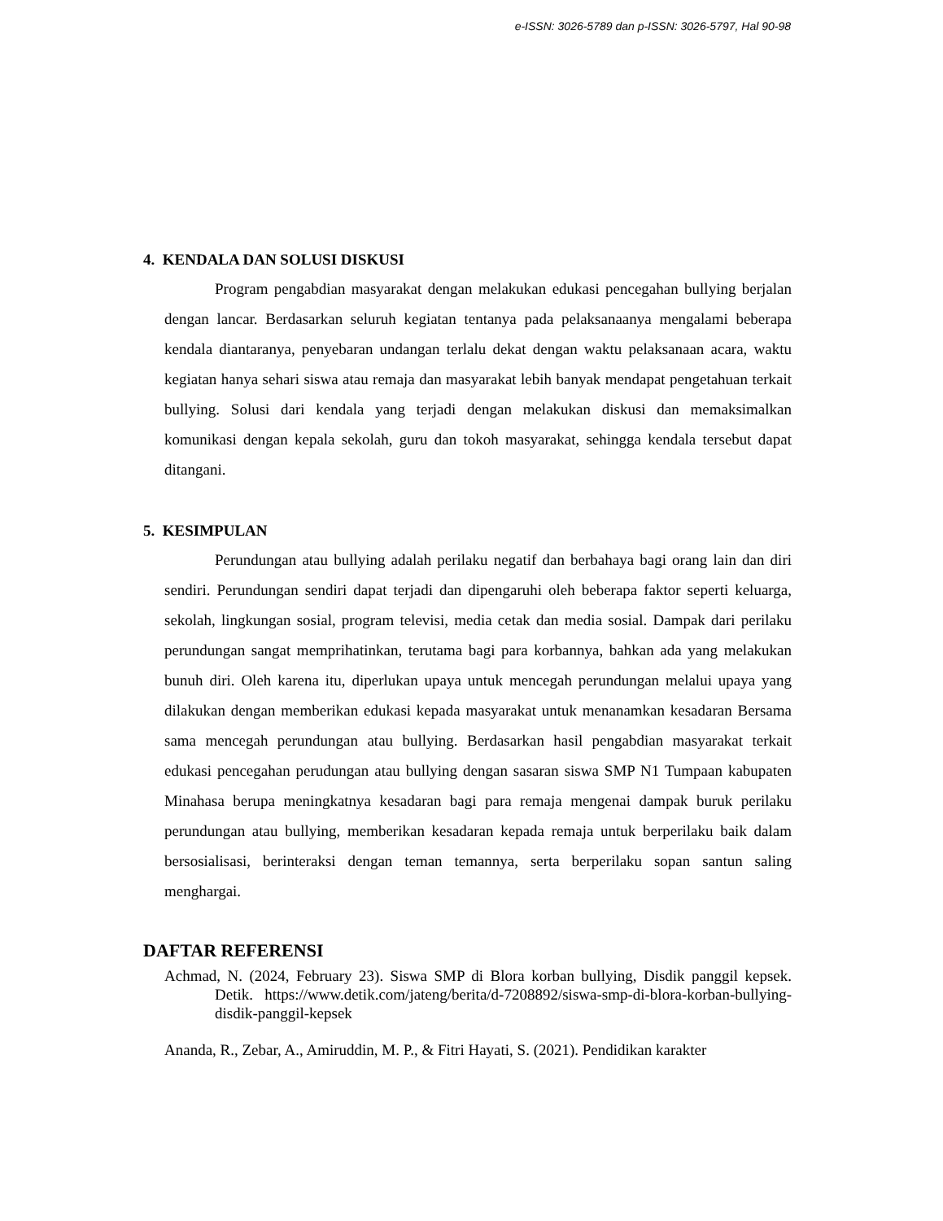e-ISSN: 3026-5789 dan p-ISSN: 3026-5797, Hal 90-98
4. KENDALA DAN SOLUSI DISKUSI
Program pengabdian masyarakat dengan melakukan edukasi pencegahan bullying berjalan dengan lancar. Berdasarkan seluruh kegiatan tentanya pada pelaksanaanya mengalami beberapa kendala diantaranya, penyebaran undangan terlalu dekat dengan waktu pelaksanaan acara, waktu kegiatan hanya sehari siswa atau remaja dan masyarakat lebih banyak mendapat pengetahuan terkait bullying. Solusi dari kendala yang terjadi dengan melakukan diskusi dan memaksimalkan komunikasi dengan kepala sekolah, guru dan tokoh masyarakat, sehingga kendala tersebut dapat ditangani.
5. KESIMPULAN
Perundungan atau bullying adalah perilaku negatif dan berbahaya bagi orang lain dan diri sendiri. Perundungan sendiri dapat terjadi dan dipengaruhi oleh beberapa faktor seperti keluarga, sekolah, lingkungan sosial, program televisi, media cetak dan media sosial. Dampak dari perilaku perundungan sangat memprihatinkan, terutama bagi para korbannya, bahkan ada yang melakukan bunuh diri. Oleh karena itu, diperlukan upaya untuk mencegah perundungan melalui upaya yang dilakukan dengan memberikan edukasi kepada masyarakat untuk menanamkan kesadaran Bersama sama mencegah perundungan atau bullying. Berdasarkan hasil pengabdian masyarakat terkait edukasi pencegahan perudungan atau bullying dengan sasaran siswa SMP N1 Tumpaan kabupaten Minahasa berupa meningkatnya kesadaran bagi para remaja mengenai dampak buruk perilaku perundungan atau bullying, memberikan kesadaran kepada remaja untuk berperilaku baik dalam bersosialisasi, berinteraksi dengan teman temannya, serta berperilaku sopan santun saling menghargai.
DAFTAR REFERENSI
Achmad, N. (2024, February 23). Siswa SMP di Blora korban bullying, Disdik panggil kepsek. Detik. https://www.detik.com/jateng/berita/d-7208892/siswa-smp-di-blora-korban-bullying-disdik-panggil-kepsek
Ananda, R., Zebar, A., Amiruddin, M. P., & Fitri Hayati, S. (2021). Pendidikan karakter